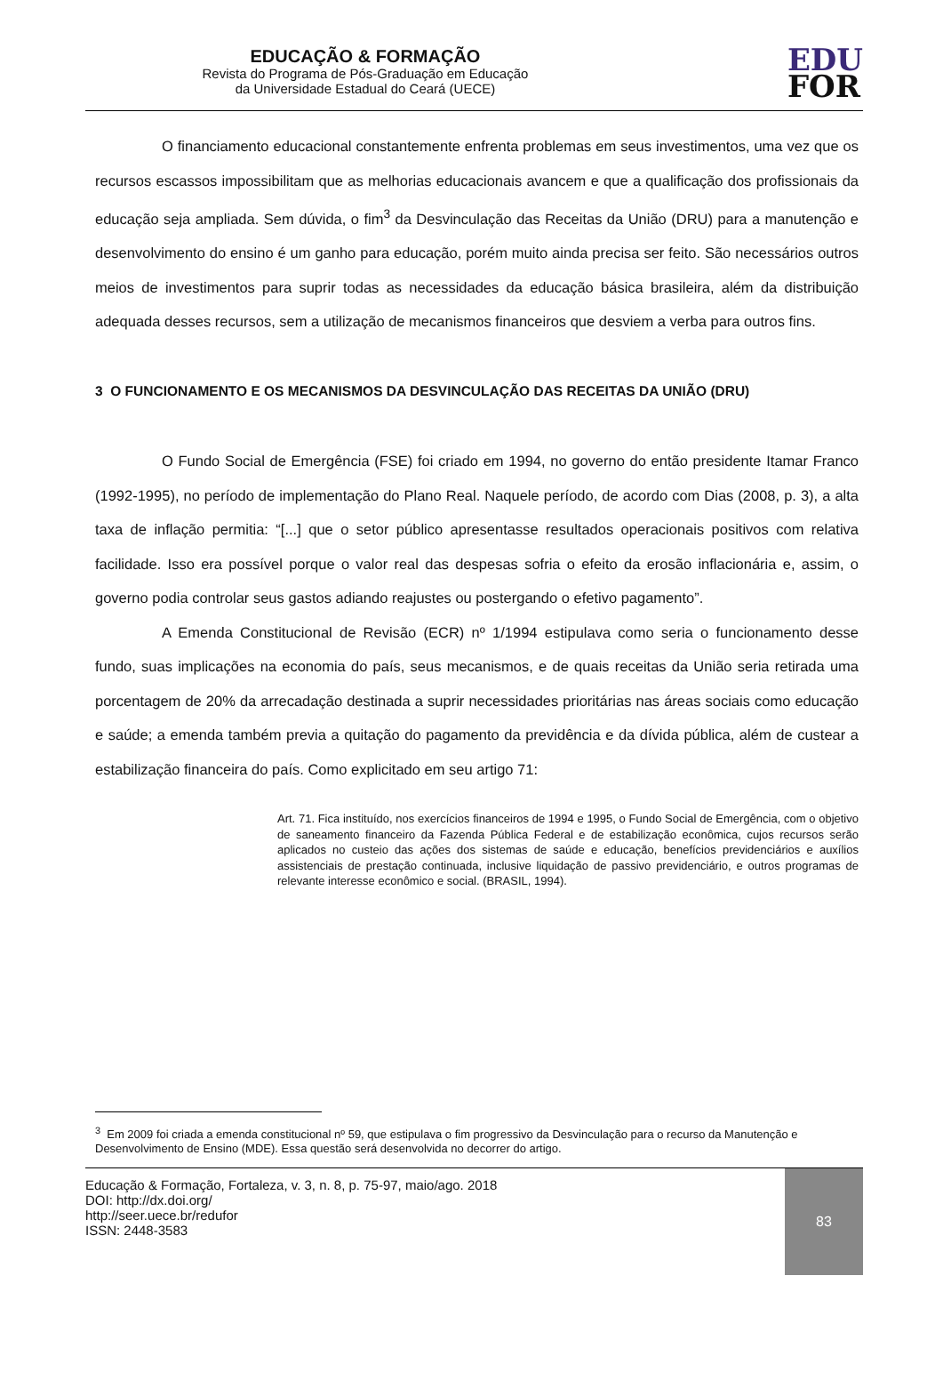EDUCAÇÃO & FORMAÇÃO
Revista do Programa de Pós-Graduação em Educação
da Universidade Estadual do Ceará (UECE)
EDU
FOR
O financiamento educacional constantemente enfrenta problemas em seus investimentos, uma vez que os recursos escassos impossibilitam que as melhorias educacionais avancem e que a qualificação dos profissionais da educação seja ampliada. Sem dúvida, o fim<sup>3</sup> da Desvinculação das Receitas da União (DRU) para a manutenção e desenvolvimento do ensino é um ganho para educação, porém muito ainda precisa ser feito. São necessários outros meios de investimentos para suprir todas as necessidades da educação básica brasileira, além da distribuição adequada desses recursos, sem a utilização de mecanismos financeiros que desviem a verba para outros fins.
3 O FUNCIONAMENTO E OS MECANISMOS DA DESVINCULAÇÃO DAS RECEITAS DA UNIÃO (DRU)
O Fundo Social de Emergência (FSE) foi criado em 1994, no governo do então presidente Itamar Franco (1992-1995), no período de implementação do Plano Real. Naquele período, de acordo com Dias (2008, p. 3), a alta taxa de inflação permitia: “[...] que o setor público apresentasse resultados operacionais positivos com relativa facilidade. Isso era possível porque o valor real das despesas sofria o efeito da erosão inflacionária e, assim, o governo podia controlar seus gastos adiando reajustes ou postergando o efetivo pagamento”.
A Emenda Constitucional de Revisão (ECR) nº 1/1994 estipulava como seria o funcionamento desse fundo, suas implicações na economia do país, seus mecanismos, e de quais receitas da União seria retirada uma porcentagem de 20% da arrecadação destinada a suprir necessidades prioritárias nas áreas sociais como educação e saúde; a emenda também previa a quitação do pagamento da previdência e da dívida pública, além de custear a estabilização financeira do país. Como explicitado em seu artigo 71:
Art. 71. Fica instituído, nos exercícios financeiros de 1994 e 1995, o Fundo Social de Emergência, com o objetivo de saneamento financeiro da Fazenda Pública Federal e de estabilização econômica, cujos recursos serão aplicados no custeio das ações dos sistemas de saúde e educação, benefícios previdenciários e auxílios assistenciais de prestação continuada, inclusive liquidação de passivo previdenciário, e outros programas de relevante interesse econômico e social. (BRASIL, 1994).
<sup>3</sup> Em 2009 foi criada a emenda constitucional nº 59, que estipulava o fim progressivo da Desvinculação para o recurso da Manutenção e Desenvolvimento de Ensino (MDE). Essa questão será desenvolvida no decorrer do artigo.
Educação & Formação, Fortaleza, v. 3, n. 8, p. 75-97, maio/ago. 2018
DOI: http://dx.doi.org/
http://seer.uece.br/redufor
ISSN: 2448-3583
83